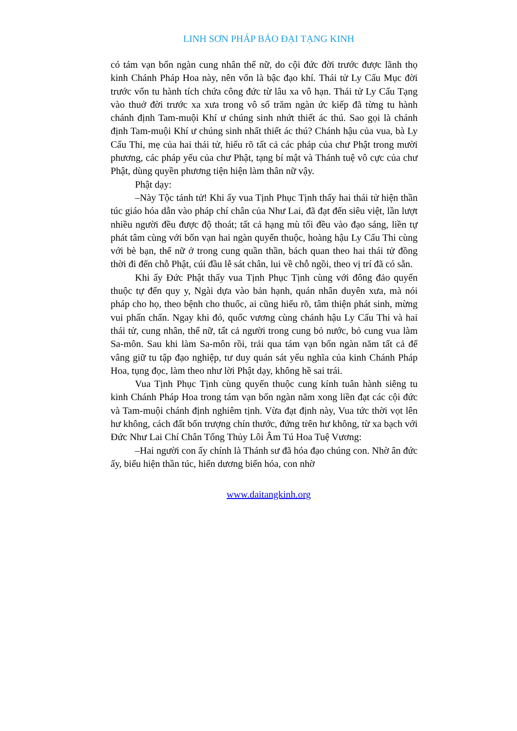LINH SƠN PHÁP BẢO ĐẠI TẠNG KINH
có tám vạn bốn ngàn cung nhân thể nữ, do cội đức đời trước được lãnh thọ kinh Chánh Pháp Hoa này, nên vốn là bậc đạo khí. Thái tử Ly Cấu Mục đời trước vốn tu hành tích chứa công đức từ lâu xa vô hạn. Thái tử Ly Cấu Tạng vào thuở đời trước xa xưa trong vô số trăm ngàn ức kiếp đã từng tu hành chánh định Tam-muội Khí ư chúng sinh nhứt thiết ác thú. Sao gọi là chánh định Tam-muội Khí ư chúng sinh nhất thiết ác thú? Chánh hậu của vua, bà Ly Cấu Thi, mẹ của hai thái tử, hiểu rõ tất cả các pháp của chư Phật trong mười phương, các pháp yếu của chư Phật, tạng bí mật và Thánh tuệ vô cực của chư Phật, dùng quyền phương tiện hiện làm thân nữ vậy.
Phật dạy:
–Này Tộc tánh tử! Khi ấy vua Tịnh Phục Tịnh thấy hai thái tử hiện thần túc giáo hóa dẫn vào pháp chí chân của Như Lai, đã đạt đến siêu việt, lần lượt nhiều người đều được độ thoát; tất cả hạng mù tối đều vào đạo sáng, liền tự phát tâm cùng với bốn vạn hai ngàn quyến thuộc, hoàng hậu Ly Cấu Thi cùng với bè bạn, thể nữ ở trong cung quần thần, bách quan theo hai thái tử đồng thời đi đến chỗ Phật, cúi đầu lễ sát chân, lui về chỗ ngồi, theo vị trí đã có sẵn.
Khi ấy Đức Phật thấy vua Tịnh Phục Tịnh cùng với đông đảo quyến thuộc tự đến quy y, Ngài dựa vào bản hạnh, quán nhân duyên xưa, mà nói pháp cho họ, theo bệnh cho thuốc, ai cũng hiểu rõ, tâm thiện phát sinh, mừng vui phấn chấn. Ngay khi đó, quốc vương cùng chánh hậu Ly Cấu Thi và hai thái tử, cung nhân, thể nữ, tất cả người trong cung bỏ nước, bỏ cung vua làm Sa-môn. Sau khi làm Sa-môn rồi, trải qua tám vạn bốn ngàn năm tất cả để vâng giữ tu tập đạo nghiệp, tư duy quán sát yếu nghĩa của kinh Chánh Pháp Hoa, tụng đọc, làm theo như lời Phật dạy, không hề sai trái.
Vua Tịnh Phục Tịnh cùng quyến thuộc cung kính tuân hành siêng tu kinh Chánh Pháp Hoa trong tám vạn bốn ngàn năm xong liền đạt các cội đức và Tam-muội chánh định nghiêm tịnh. Vừa đạt định này, Vua tức thời vọt lên hư không, cách đất bốn trượng chín thước, đứng trên hư không, từ xa bạch với Đức Như Lai Chí Chân Tổng Thủy Lôi Âm Tú Hoa Tuệ Vương:
–Hai người con ấy chính là Thánh sư đã hóa đạo chúng con. Nhờ ân đức ấy, biểu hiện thần túc, hiển dương biến hóa, con nhờ
www.daitangkinh.org